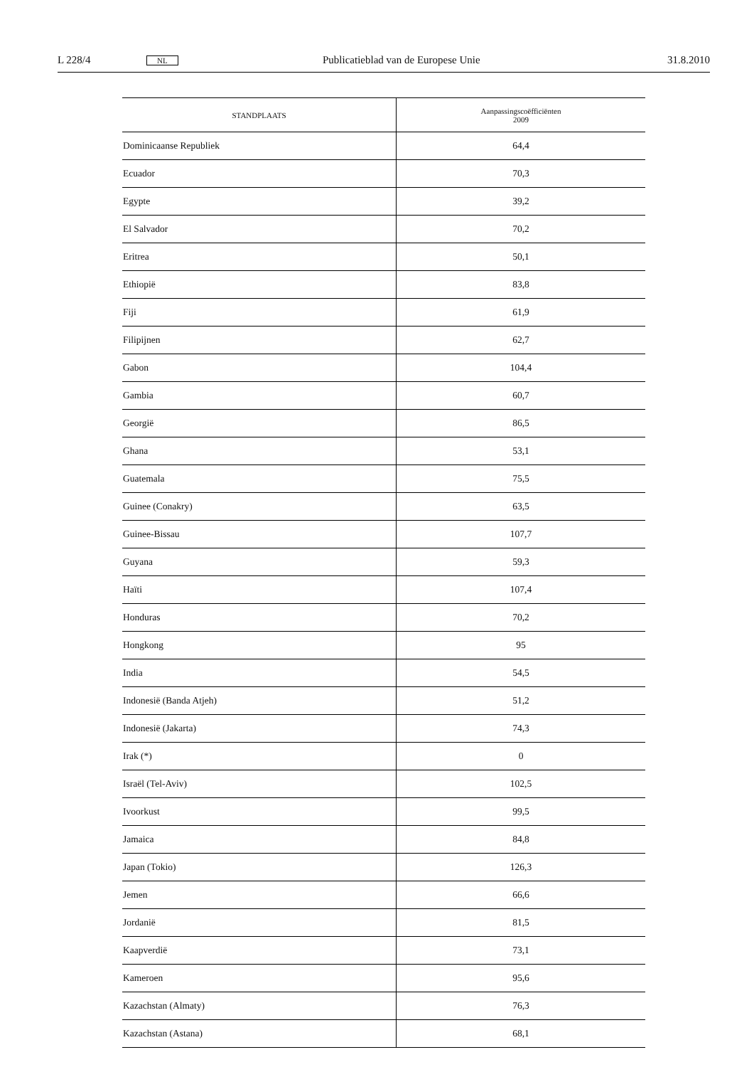L 228/4 NL Publicatieblad van de Europese Unie 31.8.2010
| STANDPLAATS | Aanpassingscoëfficiënten 2009 |
| --- | --- |
| Dominicaanse Republiek | 64,4 |
| Ecuador | 70,3 |
| Egypte | 39,2 |
| El Salvador | 70,2 |
| Eritrea | 50,1 |
| Ethiopië | 83,8 |
| Fiji | 61,9 |
| Filipijnen | 62,7 |
| Gabon | 104,4 |
| Gambia | 60,7 |
| Georgië | 86,5 |
| Ghana | 53,1 |
| Guatemala | 75,5 |
| Guinee (Conakry) | 63,5 |
| Guinee-Bissau | 107,7 |
| Guyana | 59,3 |
| Haïti | 107,4 |
| Honduras | 70,2 |
| Hongkong | 95 |
| India | 54,5 |
| Indonesië (Banda Atjeh) | 51,2 |
| Indonesië (Jakarta) | 74,3 |
| Irak (*) | 0 |
| Israël (Tel-Aviv) | 102,5 |
| Ivoorkust | 99,5 |
| Jamaica | 84,8 |
| Japan (Tokio) | 126,3 |
| Jemen | 66,6 |
| Jordanië | 81,5 |
| Kaapverdië | 73,1 |
| Kameroen | 95,6 |
| Kazachstan (Almaty) | 76,3 |
| Kazachstan (Astana) | 68,1 |